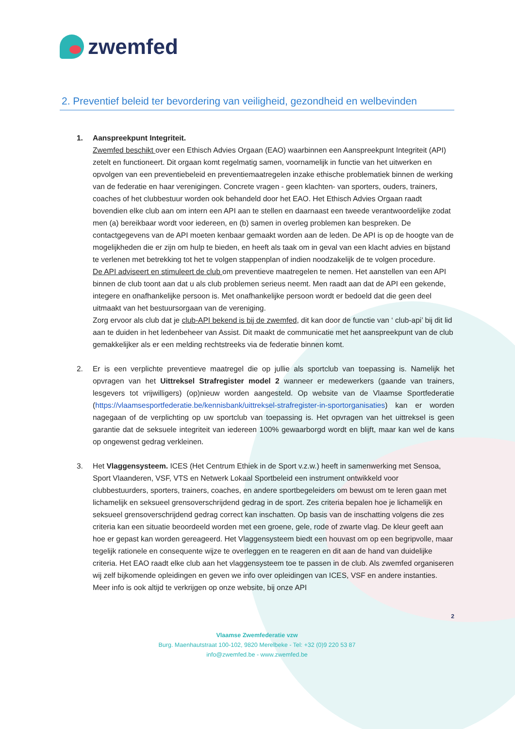zwemfed
2. Preventief beleid ter bevordering van veiligheid, gezondheid en welbevinden
1. Aanspreekpunt Integriteit.
Zwemfed beschikt over een Ethisch Advies Orgaan (EAO) waarbinnen een Aanspreekpunt Integriteit (API) zetelt en functioneert. Dit orgaan komt regelmatig samen, voornamelijk in functie van het uitwerken en opvolgen van een preventiebeleid en preventiemaatregelen inzake ethische problematiek binnen de werking van de federatie en haar verenigingen. Concrete vragen - geen klachten- van sporters, ouders, trainers, coaches of het clubbestuur worden ook behandeld door het EAO. Het Ethisch Advies Orgaan raadt bovendien elke club aan om intern een API aan te stellen en daarnaast een tweede verantwoordelijke zodat men (a) bereikbaar wordt voor iedereen, en (b) samen in overleg problemen kan bespreken. De contactgegevens van de API moeten kenbaar gemaakt worden aan de leden. De API is op de hoogte van de mogelijkheden die er zijn om hulp te bieden, en heeft als taak om in geval van een klacht advies en bijstand te verlenen met betrekking tot het te volgen stappenplan of indien noodzakelijk de te volgen procedure.
De API adviseert en stimuleert de club om preventieve maatregelen te nemen. Het aanstellen van een API binnen de club toont aan dat u als club problemen serieus neemt. Men raadt aan dat de API een gekende, integere en onafhankelijke persoon is. Met onafhankelijke persoon wordt er bedoeld dat die geen deel uitmaakt van het bestuursorgaan van de vereniging.
Zorg ervoor als club dat je club-API bekend is bij de zwemfed, dit kan door de functie van ‘ club-api’ bij dit lid aan te duiden in het ledenbeheer van Assist. Dit maakt de communicatie met het aanspreekpunt van de club gemakkelijker als er een melding rechtstreeks via de federatie binnen komt.
2. Er is een verplichte preventieve maatregel die op jullie als sportclub van toepassing is. Namelijk het opvragen van het Uittreksel Strafregister model 2 wanneer er medewerkers (gaande van trainers, lesgevers tot vrijwilligers) (op)nieuw worden aangesteld. Op website van de Vlaamse Sportfederatie (https://vlaamsesportfederatie.be/kennisbank/uittreksel-strafregister-in-sportorganisaties) kan er worden nagegaan of de verplichting op uw sportclub van toepassing is. Het opvragen van het uittreksel is geen garantie dat de seksuele integriteit van iedereen 100% gewaarborgd wordt en blijft, maar kan wel de kans op ongewenst gedrag verkleinen.
3. Het Vlaggensysteem. ICES (Het Centrum Ethiek in de Sport v.z.w.) heeft in samenwerking met Sensoa, Sport Vlaanderen, VSF, VTS en Netwerk Lokaal Sportbeleid een instrument ontwikkeld voor clubbestuurders, sporters, trainers, coaches, en andere sportbegeleiders om bewust om te leren gaan met lichamelijk en seksueel grensoverschrijdend gedrag in de sport. Zes criteria bepalen hoe je lichamelijk en seksueel grensoverschrijdend gedrag correct kan inschatten. Op basis van de inschatting volgens die zes criteria kan een situatie beoordeeld worden met een groene, gele, rode of zwarte vlag. De kleur geeft aan hoe er gepast kan worden gereageerd. Het Vlaggensysteem biedt een houvast om op een begripvolle, maar tegelijk rationele en consequente wijze te overleggen en te reageren en dit aan de hand van duidelijke criteria. Het EAO raadt elke club aan het vlaggensysteem toe te passen in de club. Als zwemfed organiseren wij zelf bijkomende opleidingen en geven we info over opleidingen van ICES, VSF en andere instanties. Meer info is ook altijd te verkrijgen op onze website, bij onze API
2
Vlaamse Zwemfederatie vzw
Burg. Maenhautstraat 100-102, 9820 Merelbeke - Tel: +32 (0)9 220 53 87
info@zwemfed.be - www.zwemfed.be